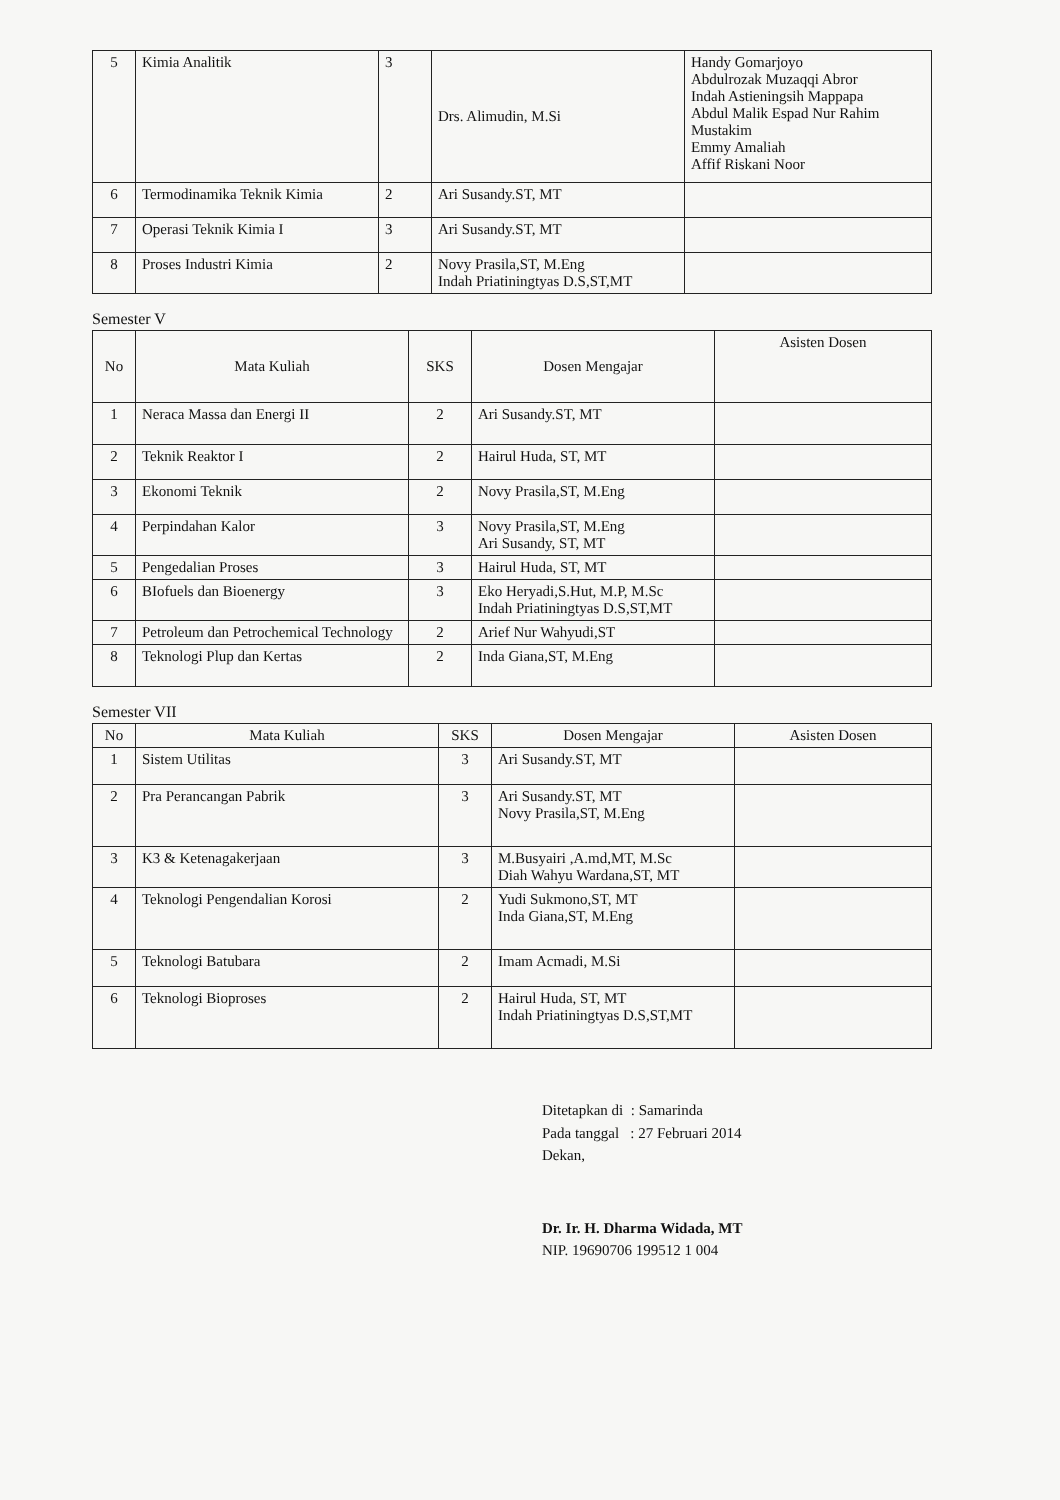| 5 | Kimia Analitik | 3 | Drs. Alimudin, M.Si | Handy Gomarjoyo Abdulrozak Muzaqqi Abror Indah Astieningsih Mappapa Abdul Malik Espad Nur Rahim Mustakim Emmy Amaliah Affif Riskani Noor |
| 6 | Termodinamika Teknik Kimia | 2 | Ari Susandy.ST, MT | |
| 7 | Operasi Teknik Kimia I | 3 | Ari Susandy.ST, MT | |
| 8 | Proses Industri Kimia | 2 | Novy Prasila,ST, M.Eng Indah Priatiningtyas D.S,ST,MT | |
Semester V
| No | Mata Kuliah | SKS | Dosen Mengajar | Asisten Dosen |
| --- | --- | --- | --- | --- |
| 1 | Neraca Massa dan Energi II | 2 | Ari Susandy.ST, MT | |
| 2 | Teknik Reaktor I | 2 | Hairul Huda, ST, MT | |
| 3 | Ekonomi Teknik | 2 | Novy Prasila,ST, M.Eng | |
| 4 | Perpindahan Kalor | 3 | Novy Prasila,ST, M.Eng Ari Susandy, ST, MT | |
| 5 | Pengedalian Proses | 3 | Hairul Huda, ST, MT | |
| 6 | BIofuels dan Bioenergy | 3 | Eko Heryadi,S.Hut, M.P, M.Sc Indah Priatiningtyas D.S,ST,MT | |
| 7 | Petroleum dan Petrochemical Technology | 2 | Arief Nur Wahyudi,ST | |
| 8 | Teknologi Plup dan Kertas | 2 | Inda Giana,ST, M.Eng | |
Semester VII
| No | Mata Kuliah | SKS | Dosen Mengajar | Asisten Dosen |
| --- | --- | --- | --- | --- |
| 1 | Sistem Utilitas | 3 | Ari Susandy.ST, MT | |
| 2 | Pra Perancangan Pabrik | 3 | Ari Susandy.ST, MT Novy Prasila,ST, M.Eng | |
| 3 | K3 & Ketenagakerjaan | 3 | M.Busyairi ,A.md,MT, M.Sc Diah Wahyu Wardana,ST, MT | |
| 4 | Teknologi Pengendalian Korosi | 2 | Yudi Sukmono,ST, MT Inda Giana,ST, M.Eng | |
| 5 | Teknologi Batubara | 2 | Imam Acmadi, M.Si | |
| 6 | Teknologi Bioproses | 2 | Hairul Huda, ST, MT Indah Priatiningtyas D.S,ST,MT | |
Ditetapkan di : Samarinda
Pada tanggal : 27 Februari 2014
Dekan,
Dr. Ir. H. Dharma Widada, MT
NIP. 19690706 199512 1 004